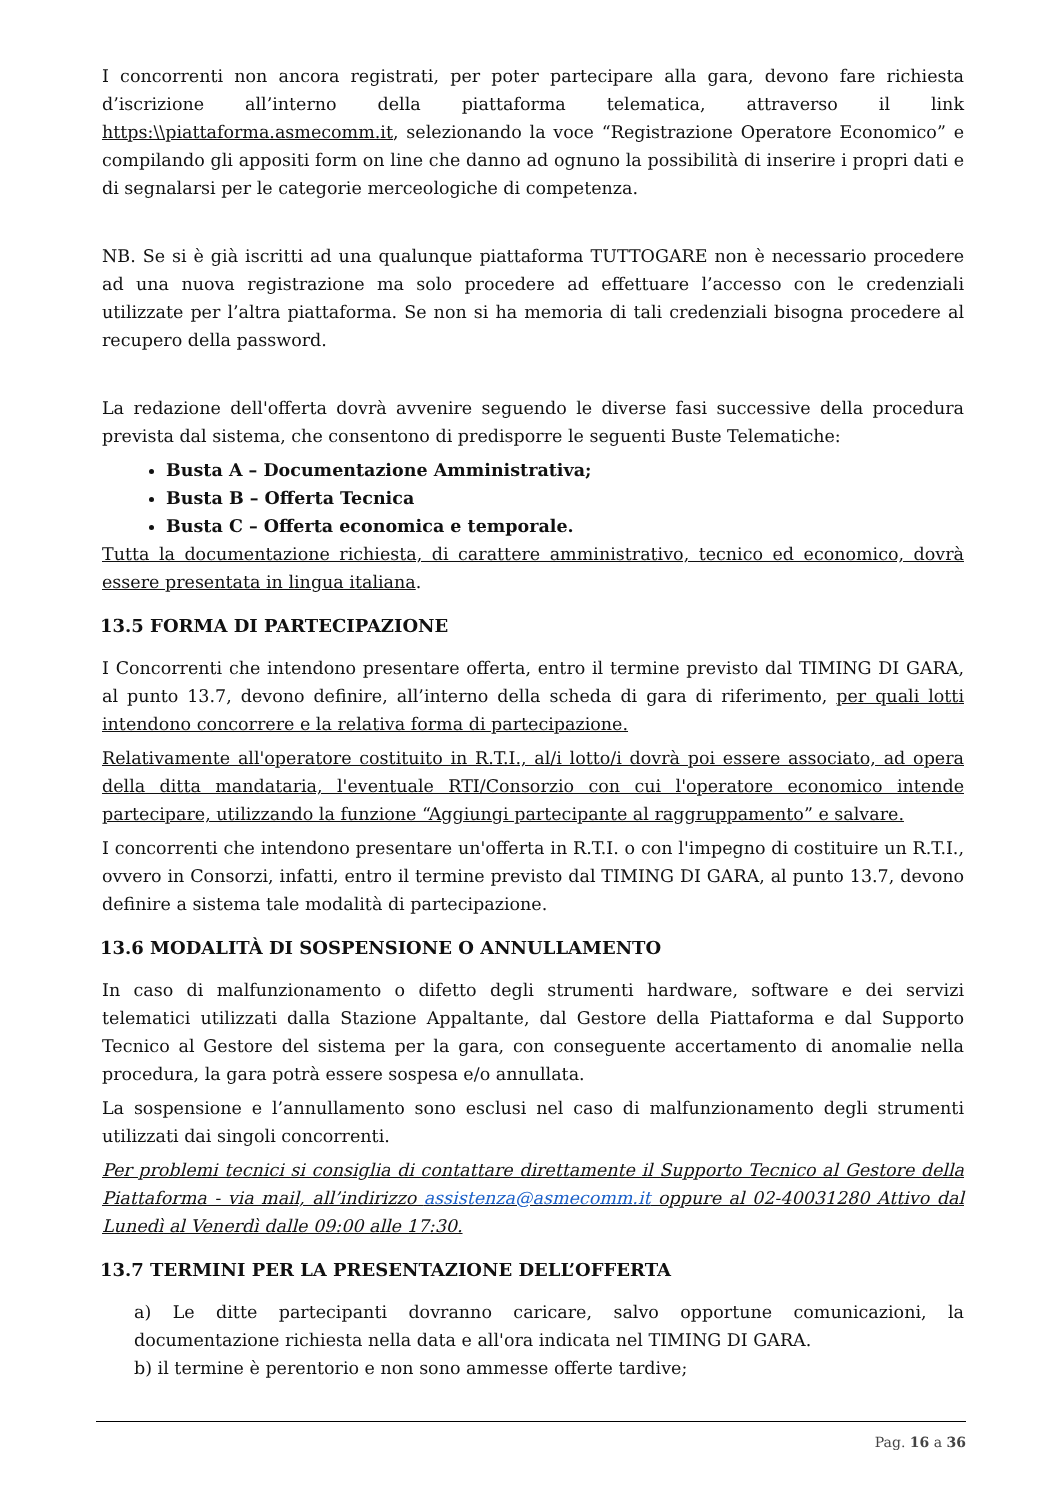I concorrenti non ancora registrati, per poter partecipare alla gara, devono fare richiesta d’iscrizione all’interno della piattaforma telematica, attraverso il link https:\\piattaforma.asmecomm.it, selezionando la voce “Registrazione Operatore Economico” e compilando gli appositi form on line che danno ad ognuno la possibilità di inserire i propri dati e di segnalarsi per le categorie merceologiche di competenza.
NB. Se si è già iscritti ad una qualunque piattaforma TUTTOGARE non è necessario procedere ad una nuova registrazione ma solo procedere ad effettuare l’accesso con le credenziali utilizzate per l’altra piattaforma. Se non si ha memoria di tali credenziali bisogna procedere al recupero della password.
La redazione dell'offerta dovrà avvenire seguendo le diverse fasi successive della procedura prevista dal sistema, che consentono di predisporre le seguenti Buste Telematiche:
Busta A – Documentazione Amministrativa;
Busta B – Offerta Tecnica
Busta C – Offerta economica e temporale.
Tutta la documentazione richiesta, di carattere amministrativo, tecnico ed economico, dovrà essere presentata in lingua italiana.
13.5 FORMA DI PARTECIPAZIONE
I Concorrenti che intendono presentare offerta, entro il termine previsto dal TIMING DI GARA, al punto 13.7, devono definire, all’interno della scheda di gara di riferimento, per quali lotti intendono concorrere e la relativa forma di partecipazione.
Relativamente all'operatore costituito in R.T.I., al/i lotto/i dovrà poi essere associato, ad opera della ditta mandataria, l'eventuale RTI/Consorzio con cui l'operatore economico intende partecipare, utilizzando la funzione “Aggiungi partecipante al raggruppamento” e salvare.
I concorrenti che intendono presentare un'offerta in R.T.I. o con l'impegno di costituire un R.T.I., ovvero in Consorzi, infatti, entro il termine previsto dal TIMING DI GARA, al punto 13.7, devono definire a sistema tale modalità di partecipazione.
13.6 MODALITÀ DI SOSPENSIONE O ANNULLAMENTO
In caso di malfunzionamento o difetto degli strumenti hardware, software e dei servizi telematici utilizzati dalla Stazione Appaltante, dal Gestore della Piattaforma e dal Supporto Tecnico al Gestore del sistema per la gara, con conseguente accertamento di anomalie nella procedura, la gara potrà essere sospesa e/o annullata.
La sospensione e l’annullamento sono esclusi nel caso di malfunzionamento degli strumenti utilizzati dai singoli concorrenti.
Per problemi tecnici si consiglia di contattare direttamente il Supporto Tecnico al Gestore della Piattaforma - via mail, all’indirizzo assistenza@asmecomm.it oppure al 02-40031280 Attivo dal Lunedì al Venerdì dalle 09:00 alle 17:30.
13.7 TERMINI PER LA PRESENTAZIONE DELL’OFFERTA
a) Le ditte partecipanti dovranno caricare, salvo opportune comunicazioni, la documentazione richiesta nella data e all'ora indicata nel TIMING DI GARA.
b) il termine è perentorio e non sono ammesse offerte tardive;
Pag. 16 a 36